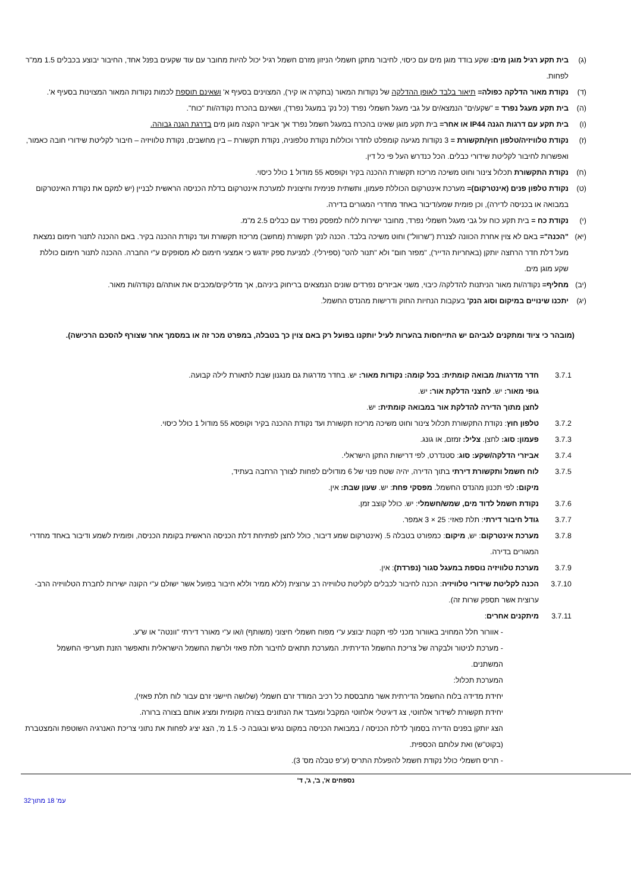(ג) בית תקע רגיל מוגן מים: שקע בודד מוגן מים עם כיסוי, לחיבור מתקן חשמלי הניזון מזרם חשמל רגיל יכול להיות מחובר עם עוד שקעים בפנל אחד, החיבור יבוצע בכבלים 1.5 ממ"ר לפחות.
(ד) נקודת מאור הדלקה כפולה= תיאור בלבד לאופן ההדלקה של נקודות המאור (בתקרה או קיר), המצוינים בסעיף א' ושאינם תוספת לכמות נקודות המאור המצוינות בסעיף א'.
(ה) בית תקע מעגל נפרד = "שקע/ים" הנמצא/ים על גבי מעגל חשמלי נפרד (כל נק' במעגל נפרד), ושאינם בהכרח נקודה/ות "כוח".
(ו) בית תקע עם דרגות הגנה IP44 או אחר= בית תקע מוגן שאינו בהכרח במעגל חשמל נפרד אך אביזר הקצה מוגן מים בדרגת הגנה גבוהה.
(ז) נקודת טלוויזיה/טלפון חוץ/תקשורת = 3 נקודות מגיעה קומפלט לחדר וכוללות נקודת טלפוניה, נקודת תקשורת – בין מחשבים, נקודת טלוויזיה – חיבור לקליטת שידורי חובה כאמור, ואפשרות לחיבור לקליטת שידורי כבלים. הכל כנדרש העל פי כל דין.
(ח) נקודת התקשורת תכלול צינור וחוט משיכה מריכוז תקשורת ההכנה בקיר וקופסא 55 מודול 1 כולל כיסוי.
(ט) נקודת טלפון פנים (אינטרקום)= מערכת אינטרקום הכוללת פעמון, ותשתית פנימית וחיצונית למערכת אינטרקום בדלת הכניסה הראשית לבניין (יש למקם את נקודת האינטרקום במבואה או בכניסה לדירה), וכן פומית שמע/דיבור באחד מחדרי המגורים בדירה.
(י) נקודת כח = בית תקע כוח על גבי מעגל חשמלי נפרד, מחובר ישירות ללוח למפסק נפרד עם כבלים 2.5 מ"מ.
(יא) "הכנה"= באם לא צוין אחרת הכוונה לצנרת ("שרוול") וחוט משיכה בלבד. הכנה לנק' תקשורת (מחשב) מריכוז תקשורת ועד נקודת ההכנה בקיר. באם ההכנה לתנור חימום נמצאת מעל דלת חדר הרחצה יותקן (באחריות הדייר), "מפזר חום" ולא "תנור להט" (ספירלי). למניעת ספק יודגש כי אמצעי חימום לא מסופקים ע"י החברה. ההכנה לתנור חימום כוללת שקע מוגן מים.
(יב) מחליף= נקודה/ות מאור הניתנות להדלקה/ כיבוי, משני אביזרים נפרדים שונים הנמצאים בריחוק ביניהם, אך מדליקים/מכבים את אותה/ם נקודה/ות מאור.
(יג) יתכנו שינויים במיקום וסוג הנק' בעקבות הנחיות החוק ודרישות מהנדס החשמל.
(מובהר כי ציוד ומתקנים לגביהם יש התייחסות בהערות לעיל יותקנו בפועל רק באם צוין כך בטבלה, במפרט מכר זה או במסמך אחר שצורף להסכם הרכישה).
3.7.1 חדר מדרגות/ מבואה קומתית: בכל קומה: נקודות מאור: יש. בחדר מדרגות גם מנגנון שבת לתאורת לילה קבועה.
גופי מאור: יש. לחצני הדלקת אור: יש.
לחצן מתוך הדירה להדלקת אור במבואה קומתית: יש.
3.7.2 טלפון חוץ: נקודת התקשורת תכלול צינור וחוט משיכה מריכוז תקשורת ועד נקודת ההכנה בקיר וקופסא 55 מודול 1 כולל כיסוי.
3.7.3 פעמון: סוג: לחצן. צליל: זמזם, או גונג.
3.7.4 אביזרי הדלקה/שקע: סוג: סטנדרט, לפי דרישות התקן הישראלי.
3.7.5 לוח חשמל ותקשורת דירתי בתוך הדירה, יהיה שטח פנוי של 6 מודולים לפחות לצורך הרחבה בעתיד,
מיקום: לפי תכנון מהנדס החשמל. מפסקי פחת: יש. שעון שבת: אין.
3.7.6 נקודת חשמל לדוד מים, שמש/חשמלי: יש. כולל קוצב זמן.
3.7.7 גודל חיבור דירתי: תלת פאזי: 25 × 3 אמפר.
3.7.8 מערכת אינטרקום: יש, מיקום: כמפורט בטבלה 5. (אינטרקום שמע דיבור, כולל לחצן לפתיחת דלת הכניסה הראשית בקומת הכניסה, ופומית לשמע ודיבור באחד מחדרי המגורים בדירה.
3.7.9 מערכת טלוויזיה נוספת במעגל סגור (נפרדת): אין.
3.7.10 הכנה לקליטת שידורי טלוויזיה: הכנה לחיבור לכבלים לקליטת טלוויזיה רב ערוצית (ללא ממיר וללא חיבור בפועל אשר ישולם ע"י הקונה ישירות לחברת הטלוויזיה הרב- ערוצית אשר תספק שרות זה).
3.7.11 מיתקנים אחרים:
- אוורור חלל המחויב באוורור מכני לפי תקנות יבוצע ע"י מפוח חשמלי חיצוני (משותף) ו/או ע"י מאורר דירתי "וונטה" או ש"ע.
- מערכת לניטור ולבקרה של צריכת החשמל הדירתית. המערכת תתאים לחיבור תלת פאזי ולרשת החשמל הישראלית ותאפשר הזנת תעריפי החשמל המשתנים.
המערכת תכלול:
יחידת מדידה בלוח החשמל הדירתית אשר מתבססת כל רכיב המודד זרם חשמלי (שלושה חיישני זרם עבור לוח תלת פאזי),
יחידת תקשורת לשידור אלחוטי, צג דיגיטלי אלחוטי המקבל ומעבד את הנתונים בצורה מקומית ומציג אותם בצורה ברורה.
הצג יותקן בפנים הדירה בסמוך לדלת הכניסה / במבואת הכניסה במקום נגיש ובגובה כ- 1.5 מ', הצג יציג לפחות את נתוני צריכת האנרגיה השוטפת והמצטברת (בקוט"ש) ואת עלותם הכספית.
- תריס חשמלי כולל נקודת חשמל להפעלת התריס (ע"פ טבלה מס' 3).
נספחים א', ב', ג', ד'
עמ' 18 מתוך32